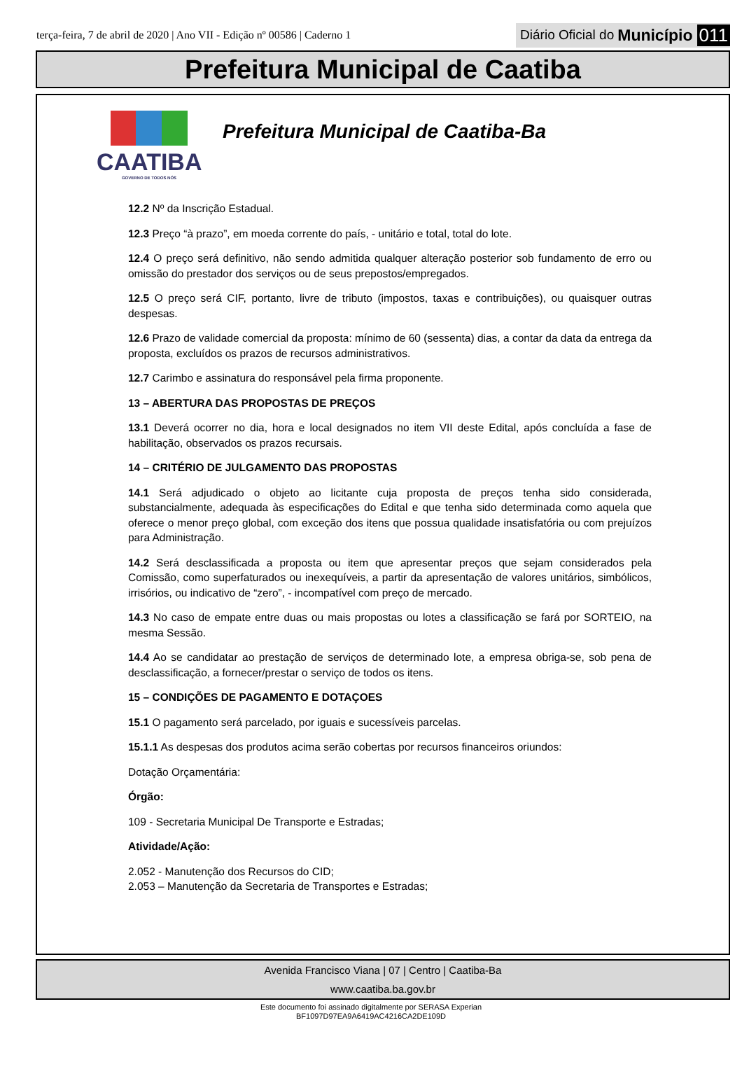terça-feira, 7 de abril de 2020 | Ano VII - Edição nº 00586 | Caderno 1 Diário Oficial do Município 011
Prefeitura Municipal de Caatiba
CAATIBA
GOVERNO DE TODOS NÓS
Prefeitura Municipal de Caatiba-Ba
12.2 Nº da Inscrição Estadual.
12.3 Preço “à prazo”, em moeda corrente do país, - unitário e total, total do lote.
12.4 O preço será definitivo, não sendo admitida qualquer alteração posterior sob fundamento de erro ou omissão do prestador dos serviços ou de seus prepostos/empregados.
12.5 O preço será CIF, portanto, livre de tributo (impostos, taxas e contribuições), ou quaisquer outras despesas.
12.6 Prazo de validade comercial da proposta: mínimo de 60 (sessenta) dias, a contar da data da entrega da proposta, excluídos os prazos de recursos administrativos.
12.7 Carimbo e assinatura do responsável pela firma proponente.
13 – ABERTURA DAS PROPOSTAS DE PREÇOS
13.1 Deverá ocorrer no dia, hora e local designados no item VII deste Edital, após concluída a fase de habilitação, observados os prazos recursais.
14 – CRITÉRIO DE JULGAMENTO DAS PROPOSTAS
14.1 Será adjudicado o objeto ao licitante cuja proposta de preços tenha sido considerada, substancialmente, adequada às especificações do Edital e que tenha sido determinada como aquela que oferece o menor preço global, com exceção dos itens que possua qualidade insatisfatória ou com prejuízos para Administração.
14.2 Será desclassificada a proposta ou item que apresentar preços que sejam considerados pela Comissão, como superfaturados ou inexequíveis, a partir da apresentação de valores unitários, simbólicos, irrisórios, ou indicativo de “zero”, - incompatível com preço de mercado.
14.3 No caso de empate entre duas ou mais propostas ou lotes a classificação se fará por SORTEIO, na mesma Sessão.
14.4 Ao se candidatar ao prestação de serviços de determinado lote, a empresa obriga-se, sob pena de desclassificação, a fornecer/prestar o serviço de todos os itens.
15 – CONDIÇÕES DE PAGAMENTO E DOTAÇOES
15.1 O pagamento será parcelado, por iguais e sucessíveis parcelas.
15.1.1 As despesas dos produtos acima serão cobertas por recursos financeiros oriundos:
Dotação Orçamentária:
Órgão:
109 - Secretaria Municipal De Transporte e Estradas;
Atividade/Ação:
2.052 - Manutenção dos Recursos do CID;
2.053 – Manutenção da Secretaria de Transportes e Estradas;
Avenida Francisco Viana | 07 | Centro | Caatiba-Ba
www.caatiba.ba.gov.br
Este documento foi assinado digitalmente por SERASA Experian
BF1097D97EA9A6419AC4216CA2DE109D